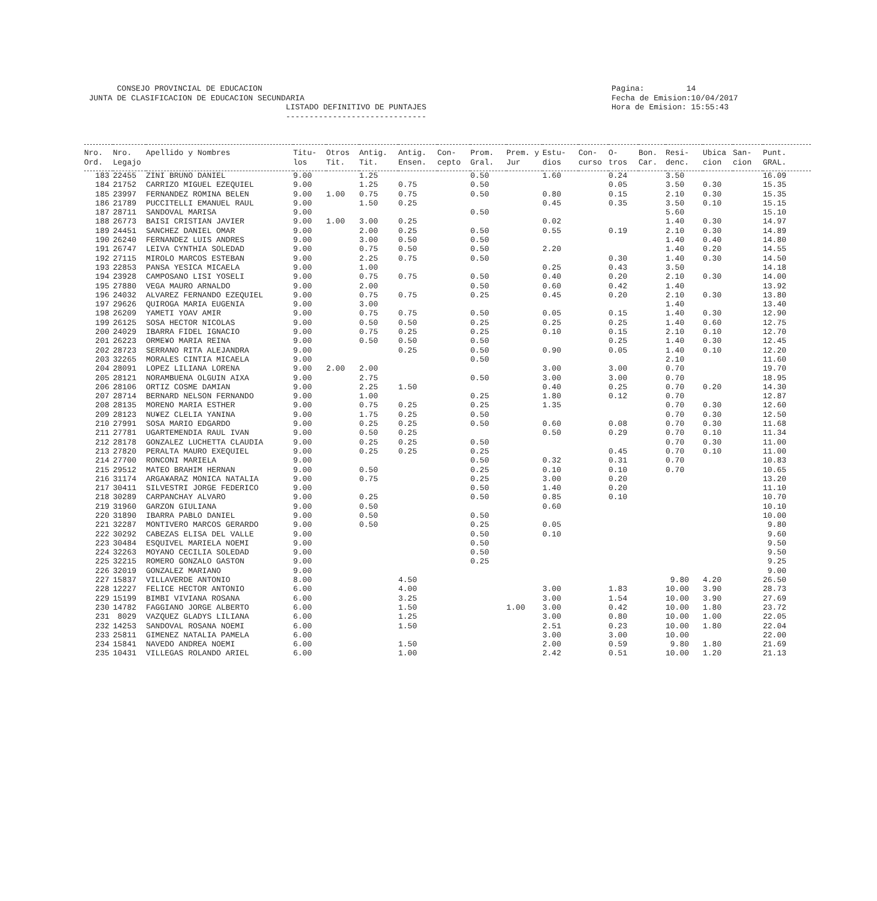CONSEJO PROVINCIAL DE EDUCACION JUNTA DE CLASIFICACION DE EDUCACION SECUNDARIA LISTADO DEFINITIVO DE PUNTAJES ------------------------------
Pagina: 14 Fecha de Emision:10/04/2017 Hora de Emision: 15:55:43
| Nro. Ord. | Nro. Legajo | Apellido y Nombres | Titu- los | Otros Tit. | Antig. Tit. | Antig. Ensen. | Con- cepto | Prom. Gral. | Prem. y Jur | Estu- dios | Con- curso | O- tros | Bon. Car. | Resi- denc. | Ubica cion | San- cion | Punt. GRAL. |
| --- | --- | --- | --- | --- | --- | --- | --- | --- | --- | --- | --- | --- | --- | --- | --- | --- | --- |
| 183 | 22455 | ZINI BRUNO DANIEL | 9.00 | | 1.25 | | | 0.50 | | 1.60 | | 0.24 | | 3.50 | | | 16.09 |
| 184 | 21752 | CARRIZO MIGUEL EZEQUIEL | 9.00 | | 1.25 | 0.75 | | 0.50 | | | | 0.05 | | 3.50 | 0.30 | | 15.35 |
| 185 | 23997 | FERNANDEZ ROMINA BELEN | 9.00 | 1.00 | 0.75 | 0.75 | | 0.50 | | 0.80 | | 0.15 | | 2.10 | 0.30 | | 15.35 |
| 186 | 21789 | PUCCITELLI EMANUEL RAUL | 9.00 | | 1.50 | 0.25 | | | | 0.45 | | 0.35 | | 3.50 | 0.10 | | 15.15 |
| 187 | 28711 | SANDOVAL MARISA | 9.00 | | | | | 0.50 | | | | | | 5.60 | | | 15.10 |
| 188 | 26773 | BAISI CRISTIAN JAVIER | 9.00 | 1.00 | 3.00 | 0.25 | | | | 0.02 | | | | 1.40 | 0.30 | | 14.97 |
| 189 | 24451 | SANCHEZ DANIEL OMAR | 9.00 | | 2.00 | 0.25 | | 0.50 | | 0.55 | | 0.19 | | 2.10 | 0.30 | | 14.89 |
| 190 | 26240 | FERNANDEZ LUIS ANDRES | 9.00 | | 3.00 | 0.50 | | 0.50 | | | | | | 1.40 | 0.40 | | 14.80 |
| 191 | 26747 | LEIVA CYNTHIA SOLEDAD | 9.00 | | 0.75 | 0.50 | | 0.50 | | 2.20 | | | | 1.40 | 0.20 | | 14.55 |
| 192 | 27115 | MIROLO MARCOS ESTEBAN | 9.00 | | 2.25 | 0.75 | | 0.50 | | | | 0.30 | | 1.40 | 0.30 | | 14.50 |
| 193 | 22853 | PANSA YESICA MICAELA | 9.00 | | 1.00 | | | | | 0.25 | | 0.43 | | 3.50 | | | 14.18 |
| 194 | 23928 | CAMPOSANO LISI YOSELI | 9.00 | | 0.75 | 0.75 | | 0.50 | | 0.40 | | 0.20 | | 2.10 | 0.30 | | 14.00 |
| 195 | 27880 | VEGA MAURO ARNALDO | 9.00 | | 2.00 | | | 0.50 | | 0.60 | | 0.42 | | 1.40 | | | 13.92 |
| 196 | 24032 | ALVAREZ FERNANDO EZEQUIEL | 9.00 | | 0.75 | 0.75 | | 0.25 | | 0.45 | | 0.20 | | 2.10 | 0.30 | | 13.80 |
| 197 | 29626 | QUIROGA MARIA EUGENIA | 9.00 | | 3.00 | | | | | | | | | 1.40 | | | 13.40 |
| 198 | 26209 | YAMETI YOAV AMIR | 9.00 | | 0.75 | 0.75 | | 0.50 | | 0.05 | | 0.15 | | 1.40 | 0.30 | | 12.90 |
| 199 | 26125 | SOSA HECTOR NICOLAS | 9.00 | | 0.50 | 0.50 | | 0.25 | | 0.25 | | 0.25 | | 1.40 | 0.60 | | 12.75 |
| 200 | 24029 | IBARRA FIDEL IGNACIO | 9.00 | | 0.75 | 0.25 | | 0.25 | | 0.10 | | 0.15 | | 2.10 | 0.10 | | 12.70 |
| 201 | 26223 | ORME¥O MARIA REINA | 9.00 | | 0.50 | 0.50 | | 0.50 | | | | 0.25 | | 1.40 | 0.30 | | 12.45 |
| 202 | 28723 | SERRANO RITA ALEJANDRA | 9.00 | | | 0.25 | | 0.50 | | 0.90 | | 0.05 | | 1.40 | 0.10 | | 12.20 |
| 203 | 32265 | MORALES CINTIA MICAELA | 9.00 | | | | | 0.50 | | | | | | 2.10 | | | 11.60 |
| 204 | 28091 | LOPEZ LILIANA LORENA | 9.00 | 2.00 | 2.00 | | | | | 3.00 | | 3.00 | | 0.70 | | | 19.70 |
| 205 | 28121 | NORAMBUENA OLGUIN AIXA | 9.00 | | 2.75 | | | 0.50 | | 3.00 | | 3.00 | | 0.70 | | | 18.95 |
| 206 | 28106 | ORTIZ COSME DAMIAN | 9.00 | | 2.25 | 1.50 | | | | 0.40 | | 0.25 | | 0.70 | 0.20 | | 14.30 |
| 207 | 28714 | BERNARD NELSON FERNANDO | 9.00 | | 1.00 | | | 0.25 | | 1.80 | | 0.12 | | 0.70 | | | 12.87 |
| 208 | 28135 | MORENO MARIA ESTHER | 9.00 | | 0.75 | 0.25 | | 0.25 | | 1.35 | | | | 0.70 | 0.30 | | 12.60 |
| 209 | 28123 | NU¥EZ CLELIA YANINA | 9.00 | | 1.75 | 0.25 | | 0.50 | | | | | | 0.70 | 0.30 | | 12.50 |
| 210 | 27991 | SOSA MARIO EDGARDO | 9.00 | | 0.25 | 0.25 | | 0.50 | | 0.60 | | 0.08 | | 0.70 | 0.30 | | 11.68 |
| 211 | 27781 | UGARTEMENDIA RAUL IVAN | 9.00 | | 0.50 | 0.25 | | | | 0.50 | | 0.29 | | 0.70 | 0.10 | | 11.34 |
| 212 | 28178 | GONZALEZ LUCHETTA CLAUDIA | 9.00 | | 0.25 | 0.25 | | 0.50 | | | | | | 0.70 | 0.30 | | 11.00 |
| 213 | 27820 | PERALTA MAURO EXEQUIEL | 9.00 | | 0.25 | 0.25 | | 0.25 | | | | 0.45 | | 0.70 | 0.10 | | 11.00 |
| 214 | 27700 | RONCONI MARIELA | 9.00 | | | | | 0.50 | | 0.32 | | 0.31 | | 0.70 | | | 10.83 |
| 215 | 29512 | MATEO BRAHIM HERNAN | 9.00 | | 0.50 | | | 0.25 | | 0.10 | | 0.10 | | 0.70 | | | 10.65 |
| 216 | 31174 | ARGA¥ARAZ MONICA NATALIA | 9.00 | | 0.75 | | | 0.25 | | 3.00 | | 0.20 | | | | | 13.20 |
| 217 | 30411 | SILVESTRI JORGE FEDERICO | 9.00 | | | | | 0.50 | | 1.40 | | 0.20 | | | | | 11.10 |
| 218 | 30289 | CARPANCHAY ALVARO | 9.00 | | 0.25 | | | 0.50 | | 0.85 | | 0.10 | | | | | 10.70 |
| 219 | 31960 | GARZON GIULIANA | 9.00 | | 0.50 | | | | | 0.60 | | | | | | | 10.10 |
| 220 | 31890 | IBARRA PABLO DANIEL | 9.00 | | 0.50 | | | 0.50 | | | | | | | | | 10.00 |
| 221 | 32287 | MONTIVERO MARCOS GERARDO | 9.00 | | 0.50 | | | 0.25 | | 0.05 | | | | | | | 9.80 |
| 222 | 30292 | CABEZAS ELISA DEL VALLE | 9.00 | | | | | 0.50 | | 0.10 | | | | | | | 9.60 |
| 223 | 30484 | ESQUIVEL MARIELA NOEMI | 9.00 | | | | | 0.50 | | | | | | | | | 9.50 |
| 224 | 32263 | MOYANO CECILIA SOLEDAD | 9.00 | | | | | 0.50 | | | | | | | | | 9.50 |
| 225 | 32215 | ROMERO GONZALO GASTON | 9.00 | | | | | 0.25 | | | | | | | | | 9.25 |
| 226 | 32019 | GONZALEZ MARIANO | 9.00 | | | | | | | | | | | | | | 9.00 |
| 227 | 15837 | VILLAVERDE ANTONIO | 8.00 | | | 4.50 | | | | | | | | 9.80 | 4.20 | | 26.50 |
| 228 | 12227 | FELICE HECTOR ANTONIO | 6.00 | | | 4.00 | | | | 3.00 | | 1.83 | | 10.00 | 3.90 | | 28.73 |
| 229 | 15199 | BIMBI VIVIANA ROSANA | 6.00 | | | 3.25 | | | | 3.00 | | 1.54 | | 10.00 | 3.90 | | 27.69 |
| 230 | 14782 | FAGGIANO JORGE ALBERTO | 6.00 | | | 1.50 | | | 1.00 | 3.00 | | 0.42 | | 10.00 | 1.80 | | 23.72 |
| 231 | 8029 | VAZQUEZ GLADYS LILIANA | 6.00 | | | 1.25 | | | | 3.00 | | 0.80 | | 10.00 | 1.00 | | 22.05 |
| 232 | 14253 | SANDOVAL ROSANA NOEMI | 6.00 | | | 1.50 | | | | 2.51 | | 0.23 | | 10.00 | 1.80 | | 22.04 |
| 233 | 25811 | GIMENEZ NATALIA PAMELA | 6.00 | | | | | | | 3.00 | | 3.00 | | 10.00 | | | 22.00 |
| 234 | 15841 | NAVEDO ANDREA NOEMI | 6.00 | | | 1.50 | | | | 2.00 | | 0.59 | | 9.80 | 1.80 | | 21.69 |
| 235 | 10431 | VILLEGAS ROLANDO ARIEL | 6.00 | | | 1.00 | | | | 2.42 | | 0.51 | | 10.00 | 1.20 | | 21.13 |